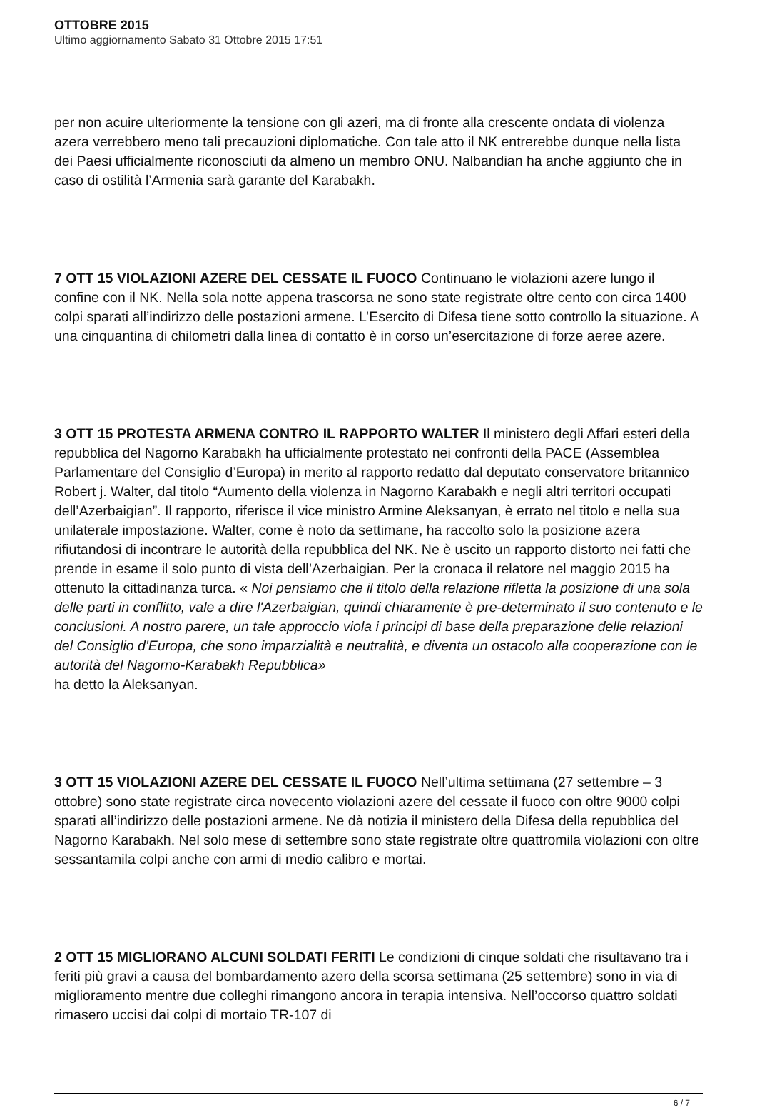OTTOBRE 2015
Ultimo aggiornamento Sabato 31 Ottobre 2015 17:51
per non acuire ulteriormente la tensione con gli azeri, ma di fronte alla crescente ondata di violenza azera verrebbero meno tali precauzioni diplomatiche. Con tale atto il NK entrerebbe dunque nella lista dei Paesi ufficialmente riconosciuti da almeno un membro ONU. Nalbandian ha anche aggiunto che in caso di ostilità l’Armenia sarà garante del Karabakh.
7 OTT 15 VIOLAZIONI AZERE DEL CESSATE IL FUOCO Continuano le violazioni azere lungo il confine con il NK. Nella sola notte appena trascorsa ne sono state registrate oltre cento con circa 1400 colpi sparati all’indirizzo delle postazioni armene. L’Esercito di Difesa tiene sotto controllo la situazione. A una cinquantina di chilometri dalla linea di contatto è in corso un’esercitazione di forze aeree azere.
3 OTT 15 PROTESTA ARMENA CONTRO IL RAPPORTO WALTER Il ministero degli Affari esteri della repubblica del Nagorno Karabakh ha ufficialmente protestato nei confronti della PACE (Assemblea Parlamentare del Consiglio d’Europa) in merito al rapporto redatto dal deputato conservatore britannico Robert j. Walter, dal titolo “Aumento della violenza in Nagorno Karabakh e negli altri territori occupati dell’Azerbaigian”. Il rapporto, riferisce il vice ministro Armine Aleksanyan, è errato nel titolo e nella sua unilaterale impostazione. Walter, come è noto da settimane, ha raccolto solo la posizione azera rifiutandosi di incontrare le autorità della repubblica del NK. Ne è uscito un rapporto distorto nei fatti che prende in esame il solo punto di vista dell’Azerbaigian. Per la cronaca il relatore nel maggio 2015 ha ottenuto la cittadinanza turca. « Noi pensiamo che il titolo della relazione rifletta la posizione di una sola delle parti in conflitto, vale a dire l'Azerbaigian, quindi chiaramente è pre-determinato il suo contenuto e le conclusioni. A nostro parere, un tale approccio viola i principi di base della preparazione delle relazioni del Consiglio d'Europa, che sono imparzialità e neutralità, e diventa un ostacolo alla cooperazione con le autorità del Nagorno-Karabakh Repubblica»
ha detto la Aleksanyan.
3 OTT 15 VIOLAZIONI AZERE DEL CESSATE IL FUOCO Nell’ultima settimana (27 settembre – 3 ottobre) sono state registrate circa novecento violazioni azere del cessate il fuoco con oltre 9000 colpi sparati all’indirizzo delle postazioni armene. Ne dà notizia il ministero della Difesa della repubblica del Nagorno Karabakh. Nel solo mese di settembre sono state registrate oltre quattromila violazioni con oltre sessantamila colpi anche con armi di medio calibro e mortai.
2 OTT 15 MIGLIORANO ALCUNI SOLDATI FERITI Le condizioni di cinque soldati che risultavano tra i feriti più gravi a causa del bombardamento azero della scorsa settimana (25 settembre) sono in via di miglioramento mentre due colleghi rimangono ancora in terapia intensiva. Nell’occorso quattro soldati rimasero uccisi dai colpi di mortaio TR-107 di
6 / 7